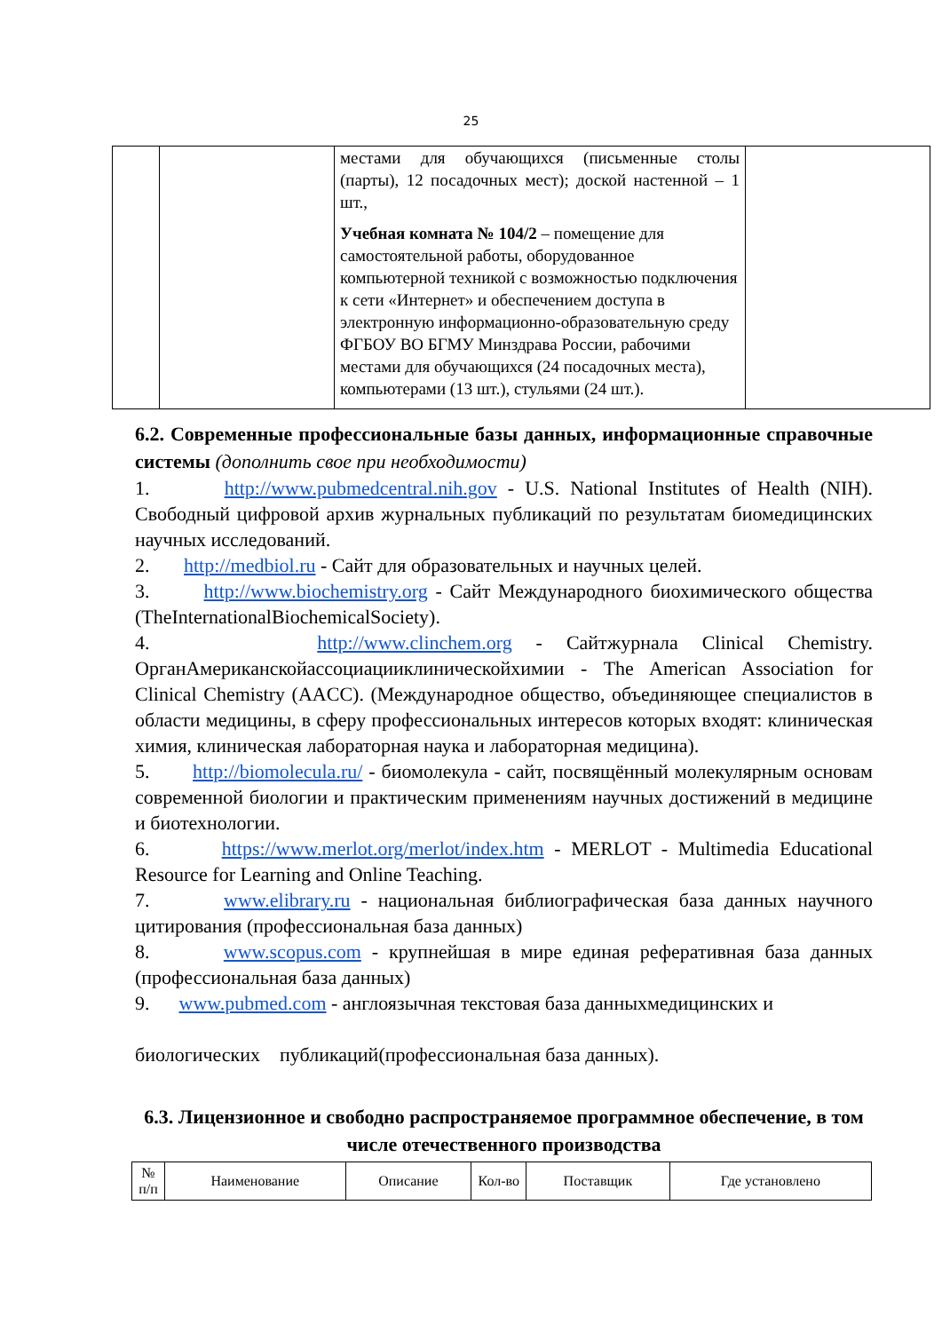25
| | | местами для обучающихся (письменные столы (парты), 12 посадочных мест); доской настенной – 1 шт., Учебная комната № 104/2 – помещение для самостоятельной работы, оборудованное компьютерной техникой с возможностью подключения к сети «Интернет» и обеспечением доступа в электронную информационно-образовательную среду ФГБОУ ВО БГМУ Минздрава России, рабочими местами для обучающихся (24 посадочных места), компьютерами (13 шт.), стульями (24 шт.). | |
6.2. Современные профессиональные базы данных, информационные справочные системы (дополнить свое при необходимости)
1. http://www.pubmedcentral.nih.gov - U.S. National Institutes of Health (NIH). Свободный цифровой архив журнальных публикаций по результатам биомедицинских научных исследований.
2. http://medbiol.ru - Сайт для образовательных и научных целей.
3. http://www.biochemistry.org - Сайт Международного биохимического общества (TheInternationalBiochemicalSociety).
4. http://www.clinchem.org - Сайтжурнала Clinical Chemistry. ОрганАмериканскойассоциацииклиническойхимии - The American Association for Clinical Chemistry (AACC). (Международное общество, объединяющее специалистов в области медицины, в сферу профессиональных интересов которых входят: клиническая химия, клиническая лабораторная наука и лабораторная медицина).
5. http://biomolecula.ru/ - биомолекула - сайт, посвящённый молекулярным основам современной биологии и практическим применениям научных достижений в медицине и биотехнологии.
6. https://www.merlot.org/merlot/index.htm - MERLOT - Multimedia Educational Resource for Learning and Online Teaching.
7. www.elibrary.ru - национальная библиографическая база данных научного цитирования (профессиональная база данных)
8. www.scopus.com - крупнейшая в мире единая реферативная база данных (профессиональная база данных)
9. www.pubmed.com - англоязычная текстовая база данныхмедицинских и
биологических публикаций(профессиональная база данных).
6.3. Лицензионное и свободно распространяемое программное обеспечение, в том числе отечественного производства
| № п/п | Наименование | Описание | Кол-во | Поставщик | Где установлено |
| --- | --- | --- | --- | --- | --- |